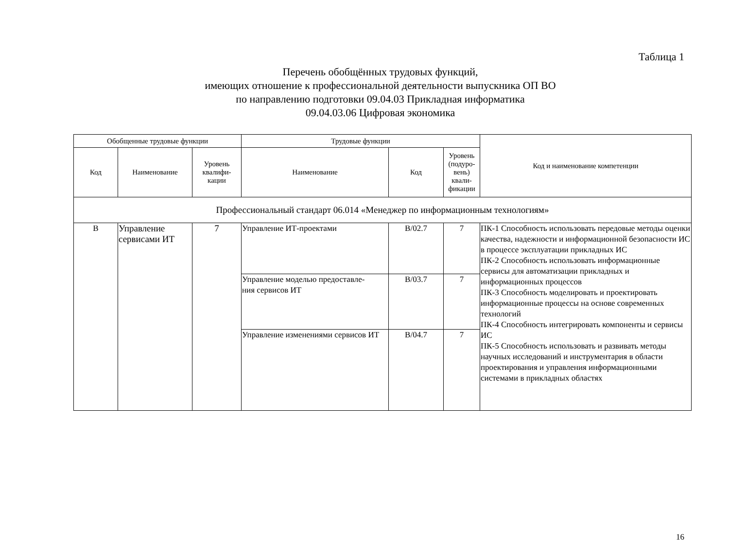Таблица 1
Перечень обобщённых трудовых функций,
имеющих отношение к профессиональной деятельности выпускника ОП ВО
по направлению подготовки 09.04.03 Прикладная информатика
09.04.03.06 Цифровая экономика
| Обобщенные трудовые функции | | | Трудовые функции | | | Код и наименование компетенции |
| --- | --- | --- | --- | --- | --- | --- |
| Код | Наименование | Уровень квалифи- кации | Наименование | Код | Уровень (подуро- вень) квали- фикации | |
| Профессиональный стандарт 06.014 «Менеджер по информационным технологиям» | | | | | | |
| B | Управление сервисами ИТ | 7 | Управление ИТ-проектами | B/02.7 | 7 | ПК-1 Способность использовать передовые методы оценки качества, надежности и информационной безопасности ИС в процессе эксплуатации прикладных ИС ПК-2 Способность использовать информационные сервисы для автоматизации прикладных и информационных процессов ПК-3 Способность моделировать и проектировать информационные процессы на основе современных технологий ПК-4 Способность интегрировать компоненты и сервисы ИС ПК-5 Способность использовать и развивать методы научных исследований и инструментария в области проектирования и управления информационными системами в прикладных областях |
| | | | Управление моделью предоставле- ния сервисов ИТ | B/03.7 | 7 | |
| | | | Управление изменениями сервисов ИТ | B/04.7 | 7 | |
16